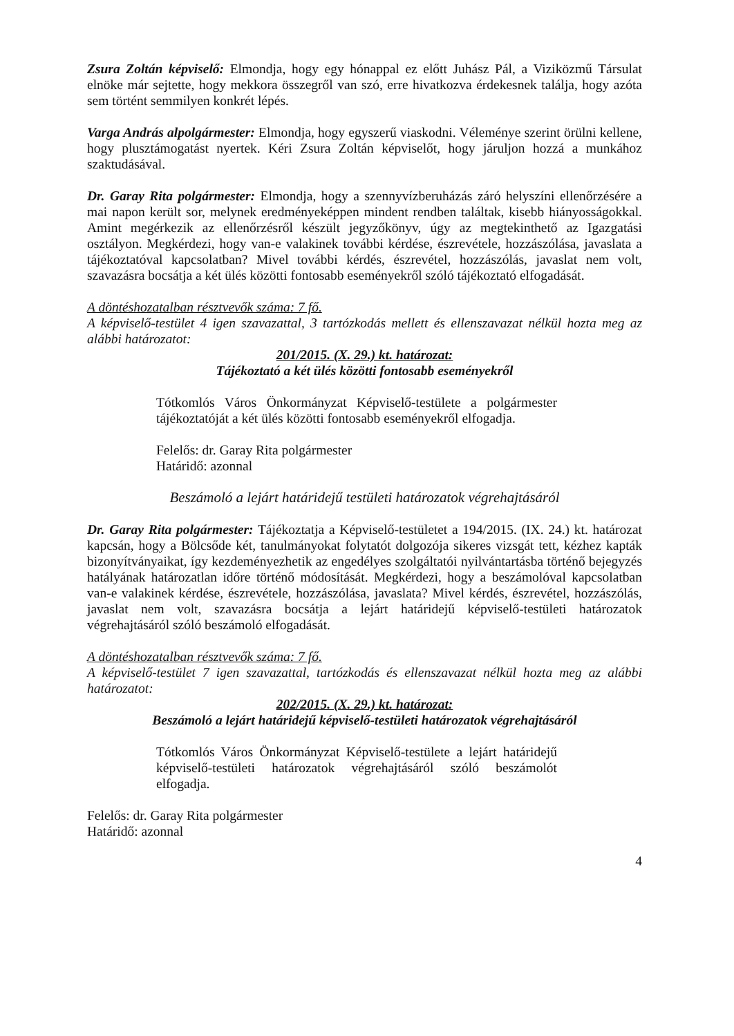Zsura Zoltán képviselő: Elmondja, hogy egy hónappal ez előtt Juhász Pál, a Viziközmű Társulat elnöke már sejtette, hogy mekkora összegről van szó, erre hivatkozva érdekesnek találja, hogy azóta sem történt semmilyen konkrét lépés.
Varga András alpolgármester: Elmondja, hogy egyszerű viaskodni. Véleménye szerint örülni kellene, hogy plusztámogatást nyertek. Kéri Zsura Zoltán képviselőt, hogy járuljon hozzá a munkához szaktudásával.
Dr. Garay Rita polgármester: Elmondja, hogy a szennyvízberuházás záró helyszíni ellenőrzésére a mai napon került sor, melynek eredményeképpen mindent rendben találtak, kisebb hiányosságokkal. Amint megérkezik az ellenőrzésről készült jegyzőkönyv, úgy az megtekinthető az Igazgatási osztályon. Megkérdezi, hogy van-e valakinek további kérdése, észrevétele, hozzászólása, javaslata a tájékoztatóval kapcsolatban? Mivel további kérdés, észrevétel, hozzászólás, javaslat nem volt, szavazásra bocsátja a két ülés közötti fontosabb eseményekről szóló tájékoztató elfogadását.
A döntéshozatalban résztvevők száma: 7 fő.
A képviselő-testület 4 igen szavazattal, 3 tartózkodás mellett és ellenszavazat nélkül hozta meg az alábbi határozatot:
201/2015. (X. 29.) kt. határozat:
Tájékoztató a két ülés közötti fontosabb eseményekről
Tótkomlós Város Önkormányzat Képviselő-testülete a polgármester tájékoztatóját a két ülés közötti fontosabb eseményekről elfogadja.
Felelős: dr. Garay Rita polgármester
Határidő: azonnal
Beszámoló a lejárt határidejű testületi határozatok végrehajtásáról
Dr. Garay Rita polgármester: Tájékoztatja a Képviselő-testületet a 194/2015. (IX. 24.) kt. határozat kapcsán, hogy a Bölcsőde két, tanulmányokat folytatót dolgozója sikeres vizsgát tett, kézhez kapták bizonyítványaikat, így kezdeményezhetik az engedélyes szolgáltatói nyilvántartásba történő bejegyzés hatályának határozatlan időre történő módosítását. Megkérdezi, hogy a beszámolóval kapcsolatban van-e valakinek kérdése, észrevétele, hozzászólása, javaslata? Mivel kérdés, észrevétel, hozzászólás, javaslat nem volt, szavazásra bocsátja a lejárt határidejű képviselő-testületi határozatok végrehajtásáról szóló beszámoló elfogadását.
A döntéshozatalban résztvevők száma: 7 fő.
A képviselő-testület 7 igen szavazattal, tartózkodás és ellenszavazat nélkül hozta meg az alábbi határozatot:
202/2015. (X. 29.) kt. határozat:
Beszámoló a lejárt határidejű képviselő-testületi határozatok végrehajtásáról
Tótkomlós Város Önkormányzat Képviselő-testülete a lejárt határidejű képviselő-testületi határozatok végrehajtásáról szóló beszámolót elfogadja.
Felelős: dr. Garay Rita polgármester
Határidő: azonnal
4